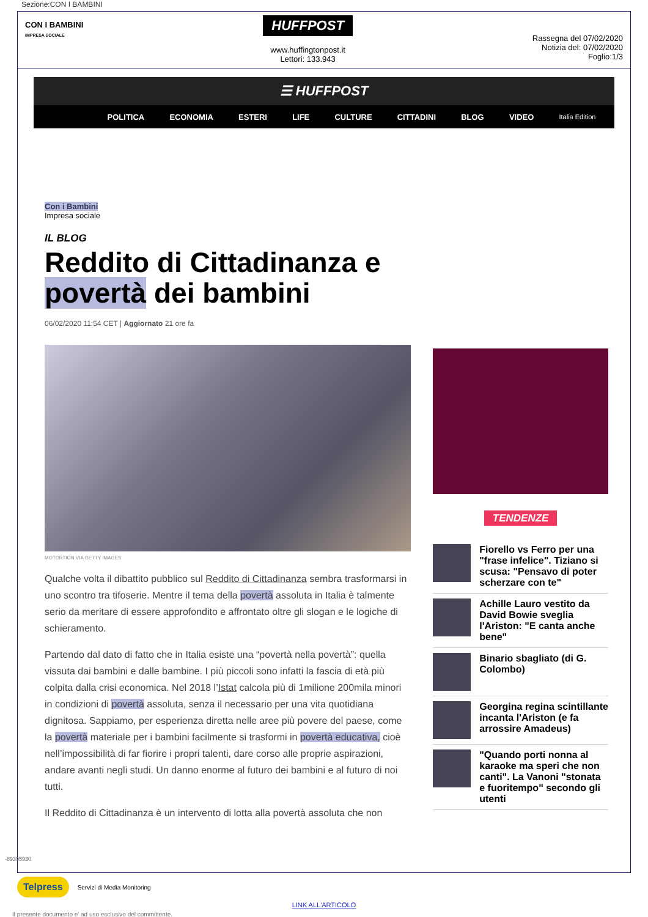Sezione:CON I BAMBINI
CON I BAMBINI
IMPRESA SOCIALE
HUFFPOST
www.huffingtonpost.it
Lettori: 133.943
Rassegna del 07/02/2020
Notizia del: 07/02/2020
Foglio:1/3
☰ HUFFPOST
POLITICA ECONOMIA ESTERI LIFE CULTURE CITTADINI BLOG VIDEO Italia Edition
Con i Bambini
Impresa sociale
IL BLOG
Reddito di Cittadinanza e povertà dei bambini
06/02/2020 11:54 CET | Aggiornato 21 ore fa
MOTORTION VIA GETTY IMAGES
Qualche volta il dibattito pubblico sul Reddito di Cittadinanza sembra trasformarsi in uno scontro tra tifoserie. Mentre il tema della povertà assoluta in Italia è talmente serio da meritare di essere approfondito e affrontato oltre gli slogan e le logiche di schieramento.
Partendo dal dato di fatto che in Italia esiste una “povertà nella povertà”: quella vissuta dai bambini e dalle bambine. I più piccoli sono infatti la fascia di età più colpita dalla crisi economica. Nel 2018 l’Istat calcola più di 1milione 200mila minori in condizioni di povertà assoluta, senza il necessario per una vita quotidiana dignitosa. Sappiamo, per esperienza diretta nelle aree più povere del paese, come la povertà materiale per i bambini facilmente si trasformi in povertà educativa, cioè nell’impossibilità di far fiorire i propri talenti, dare corso alle proprie aspirazioni, andare avanti negli studi. Un danno enorme al futuro dei bambini e al futuro di noi tutti.
Il Reddito di Cittadinanza è un intervento di lotta alla povertà assoluta che non
TENDENZE
Fiorello vs Ferro per una "frase infelice". Tiziano si scusa: "Pensavo di poter scherzare con te"
Achille Lauro vestito da David Bowie sveglia l'Ariston: "E canta anche bene"
Binario sbagliato (di G. Colombo)
Georgina regina scintillante incanta l'Ariston (e fa arrossire Amadeus)
"Quando porti nonna al karaoke ma speri che non canti". La Vanoni "stonata e fuoritempo" secondo gli utenti
Telpress Servizi di Media Monitoring
LINK ALL'ARTICOLO
-89395930
Il presente documento e' ad uso esclusivo del committente.